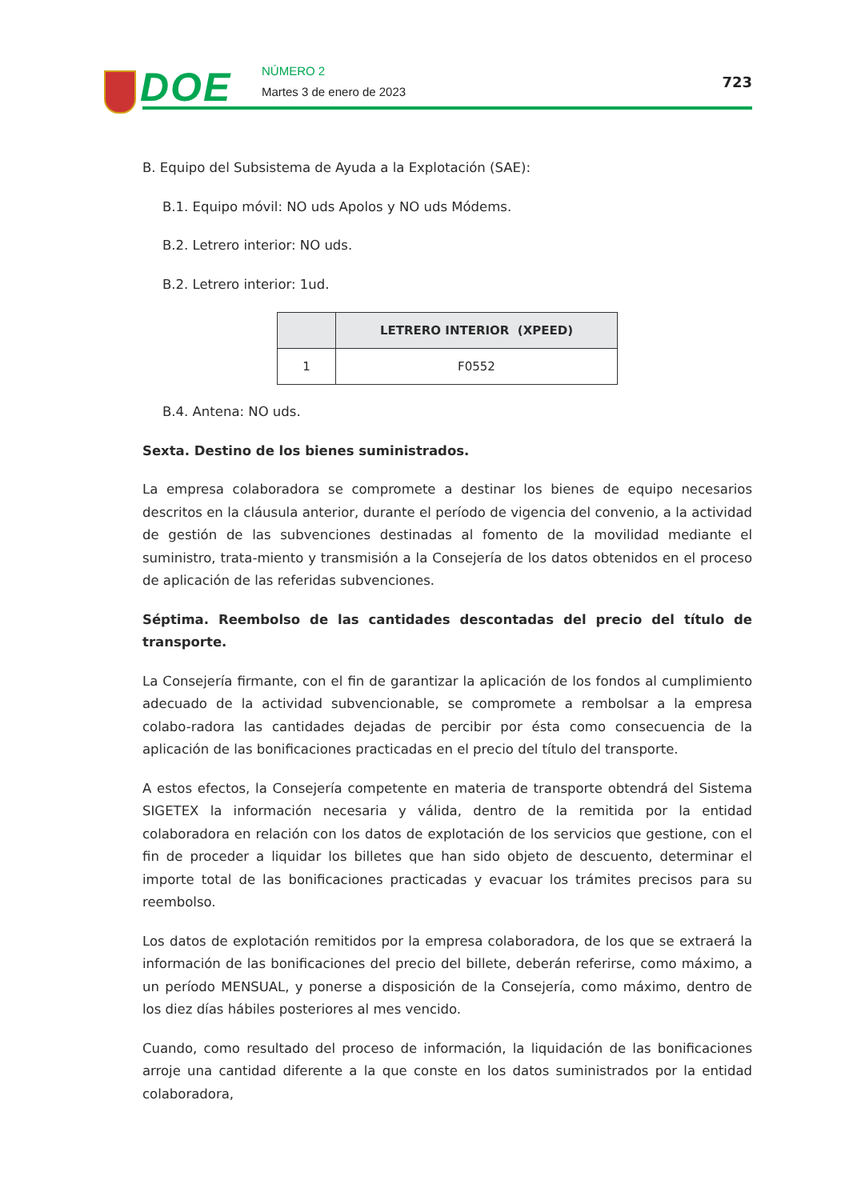DOE NÚMERO 2
Martes 3 de enero de 2023
723
B. Equipo del Subsistema de Ayuda a la Explotación (SAE):
B.1. Equipo móvil: NO uds Apolos y NO uds Módems.
B.2. Letrero interior: NO uds.
B.2. Letrero interior: 1ud.
| | LETRERO INTERIOR (XPEED) |
| --- | --- |
| 1 | F0552 |
B.4. Antena: NO uds.
Sexta. Destino de los bienes suministrados.
La empresa colaboradora se compromete a destinar los bienes de equipo necesarios descritos en la cláusula anterior, durante el período de vigencia del convenio, a la actividad de gestión de las subvenciones destinadas al fomento de la movilidad mediante el suministro, trata-miento y transmisión a la Consejería de los datos obtenidos en el proceso de aplicación de las referidas subvenciones.
Séptima. Reembolso de las cantidades descontadas del precio del título de transporte.
La Consejería firmante, con el fin de garantizar la aplicación de los fondos al cumplimiento adecuado de la actividad subvencionable, se compromete a rembolsar a la empresa colabo-radora las cantidades dejadas de percibir por ésta como consecuencia de la aplicación de las bonificaciones practicadas en el precio del título del transporte.
A estos efectos, la Consejería competente en materia de transporte obtendrá del Sistema SIGETEX la información necesaria y válida, dentro de la remitida por la entidad colaboradora en relación con los datos de explotación de los servicios que gestione, con el fin de proceder a liquidar los billetes que han sido objeto de descuento, determinar el importe total de las bonificaciones practicadas y evacuar los trámites precisos para su reembolso.
Los datos de explotación remitidos por la empresa colaboradora, de los que se extraerá la información de las bonificaciones del precio del billete, deberán referirse, como máximo, a un período MENSUAL, y ponerse a disposición de la Consejería, como máximo, dentro de los diez días hábiles posteriores al mes vencido.
Cuando, como resultado del proceso de información, la liquidación de las bonificaciones arroje una cantidad diferente a la que conste en los datos suministrados por la entidad colaboradora,